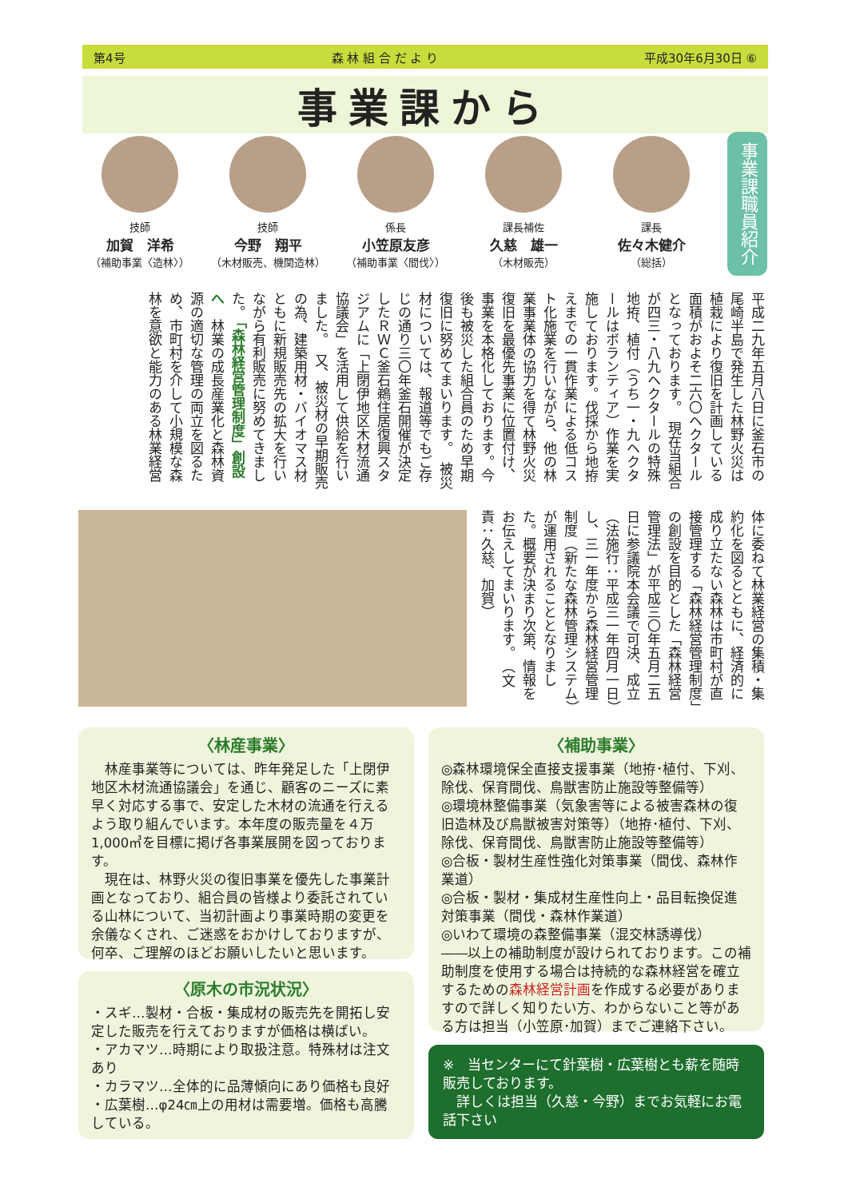第4号 森 林 組 合 だ よ り 平成30年6月30日 ⑥
事業課から
技師
加賀　洋希
（補助事業〈造林〉）
技師
今野　翔平
（木材販売、機関造林）
係長
小笠原友彦
（補助事業〈間伐〉）
課長補佐
久慈　雄一
（木材販売）
課長
佐々木健介
（総括）
事業課職員紹介
平成二九年五月八日に釜石市の尾崎半島で発生した林野火災は植栽により復旧を計画している面積がおよそ二六〇ヘクタールとなっております。　現在当組合が四三・八九ヘクタールの特殊地拵、植付（うち一・九ヘクタールはボランティア）作業を実施しております。伐採から地拵えまでの一貫作業による低コスト化施業を行いながら、他の林業事業体の協力を得て林野火災復旧を最優先事業に位置付け、事業を本格化しております。今後も被災した組合員のため早期復旧に努めてまいります。　被災材については、報道等でもご存じの通り三〇年釜石開催が決定したＲＷＣ釜石鵜住居復興スタジアムに「上閉伊地区木材流通協議会」を活用して供給を行いました。　又、被災材の早期販売の為、建築用材・バイオマス材ともに新規販売先の拡大を行いながら有利販売に努めてきました。 「森林経営管理制度」創設へ　林業の成長産業化と森林資源の適切な管理の両立を図るため、市町村を介して小規模な森林を意欲と能力のある林業経営
体に委ねて林業経営の集積・集約化を図るとともに、経済的に成り立たない森林は市町村が直接管理する「森林経営管理制度」の創設を目的とした「森林経営管理法」が平成三〇年五月二五日に参議院本会議で可決、成立（法施行：平成三一年四月一日）し、三一年度から森林経営管理制度（新たな森林管理システム）が運用されることとなりました。概要が決まり次第、情報をお伝えしてまいります。　（文責：久慈、加賀）
〈林産事業〉
　林産事業等については、昨年発足した「上閉伊地区木材流通協議会」を通じ、顧客のニーズに素早く対応する事で、安定した木材の流通を行えるよう取り組んでいます。本年度の販売量を４万1,000㎥を目標に掲げ各事業展開を図っております。
　現在は、林野火災の復旧事業を優先した事業計画となっており、組合員の皆様より委託されている山林について、当初計画より事業時期の変更を余儀なくされ、ご迷惑をおかけしておりますが、何卒、ご理解のほどお願いしたいと思います。
〈原木の市況状況〉
・スギ…製材・合板・集成材の販売先を開拓し安定した販売を行えておりますが価格は横ばい。
・アカマツ…時期により取扱注意。特殊材は注文あり
・カラマツ…全体的に品薄傾向にあり価格も良好
・広葉樹…φ24㎝上の用材は需要増。価格も高騰している。
〈補助事業〉
◎森林環境保全直接支援事業（地拵･植付、下刈、除伐、保育間伐、鳥獣害防止施設等整備等）
◎環境林整備事業（気象害等による被害森林の復旧造林及び鳥獣被害対策等）（地拵･植付、下刈、除伐、保育間伐、鳥獣害防止施設等整備等）
◎合板・製材生産性強化対策事業（間伐、森林作業道）
◎合板・製材・集成材生産性向上・品目転換促進対策事業（間伐・森林作業道）
◎いわて環境の森整備事業（混交林誘導伐）
――以上の補助制度が設けられております。この補助制度を使用する場合は持続的な森林経営を確立するための森林経営計画を作成する必要がありますので詳しく知りたい方、わからないこと等がある方は担当（小笠原･加賀）までご連絡下さい。
※　当センターにて針葉樹・広葉樹とも薪を随時販売しております。
　詳しくは担当（久慈・今野）までお気軽にお電話下さい